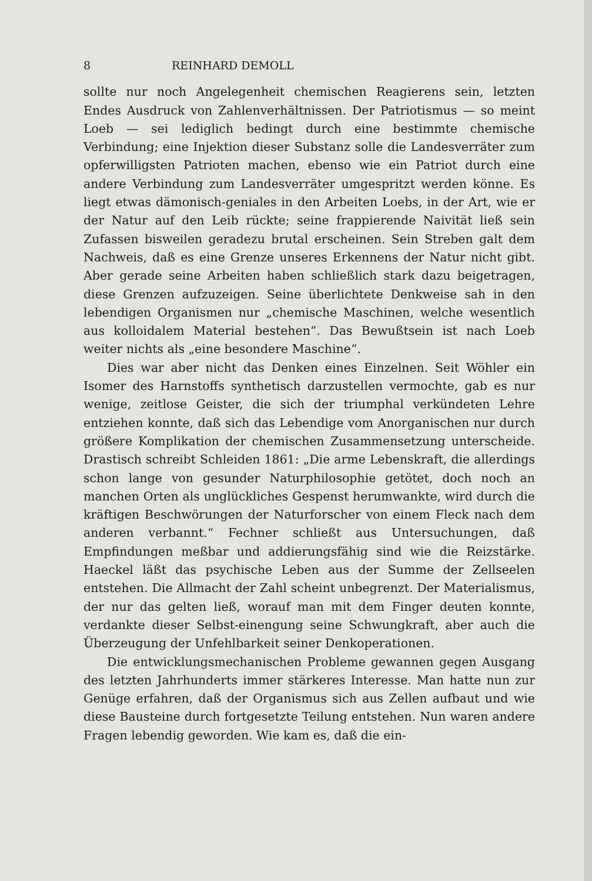8 REINHARD DEMOLL
sollte nur noch Angelegenheit chemischen Reagierens sein, letzten Endes Ausdruck von Zahlenverhältnissen. Der Patriotismus — so meint Loeb — sei lediglich bedingt durch eine bestimmte chemische Verbindung; eine Injektion dieser Substanz solle die Landesverräter zum opferwilligsten Patrioten machen, ebenso wie ein Patriot durch eine andere Verbindung zum Landesverräter umgespritzt werden könne. Es liegt etwas dämonisch-geniales in den Arbeiten Loebs, in der Art, wie er der Natur auf den Leib rückte; seine frappierende Naivität ließ sein Zufassen bisweilen geradezu brutal erscheinen. Sein Streben galt dem Nachweis, daß es eine Grenze unseres Erkennens der Natur nicht gibt. Aber gerade seine Arbeiten haben schließlich stark dazu beigetragen, diese Grenzen aufzuzeigen. Seine überlichtete Denkweise sah in den lebendigen Organismen nur „chemische Maschinen, welche wesentlich aus kolloidalem Material bestehen“. Das Bewußtsein ist nach Loeb weiter nichts als „eine besondere Maschine“.
Dies war aber nicht das Denken eines Einzelnen. Seit Wöhler ein Isomer des Harnstoffs synthetisch darzustellen vermochte, gab es nur wenige, zeitlose Geister, die sich der triumphal verkündeten Lehre entziehen konnte, daß sich das Lebendige vom Anorganischen nur durch größere Komplikation der chemischen Zusammensetzung unterscheide. Drastisch schreibt Schleiden 1861: „Die arme Lebenskraft, die allerdings schon lange von gesunder Naturphilosophie getötet, doch noch an manchen Orten als unglückliches Gespenst herumwankte, wird durch die kräftigen Beschwörungen der Naturforscher von einem Fleck nach dem anderen verbannt.“ Fechner schließt aus Untersuchungen, daß Empfindungen meßbar und addierungsfähig sind wie die Reizstärke. Haeckel läßt das psychische Leben aus der Summe der Zellseelen entstehen. Die Allmacht der Zahl scheint unbegrenzt. Der Materialismus, der nur das gelten ließ, worauf man mit dem Finger deuten konnte, verdankte dieser Selbst-einengung seine Schwungkraft, aber auch die Überzeugung der Unfehlbarkeit seiner Denkoperationen.
Die entwicklungsmechanischen Probleme gewannen gegen Ausgang des letzten Jahrhunderts immer stärkeres Interesse. Man hatte nun zur Genüge erfahren, daß der Organismus sich aus Zellen aufbaut und wie diese Bausteine durch fortgesetzte Teilung entstehen. Nun waren andere Fragen lebendig geworden. Wie kam es, daß die ein-